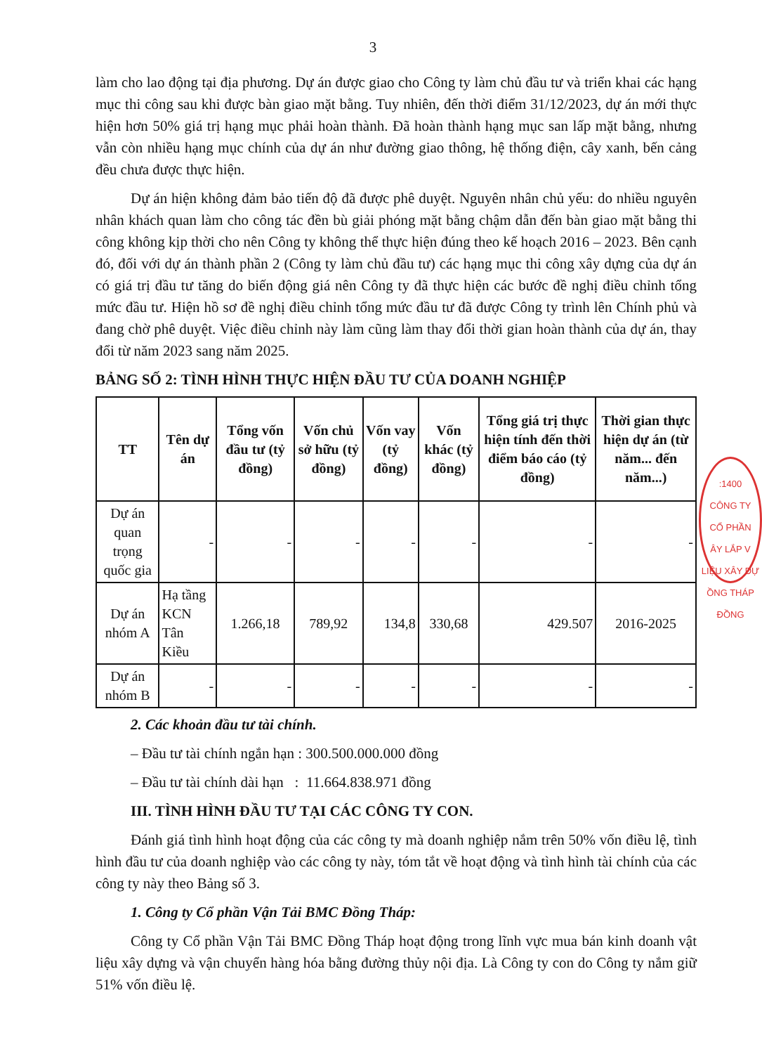3
làm cho lao động tại địa phương. Dự án được giao cho Công ty làm chủ đầu tư và triển khai các hạng mục thi công sau khi được bàn giao mặt bằng. Tuy nhiên, đến thời điểm 31/12/2023, dự án mới thực hiện hơn 50% giá trị hạng mục phải hoàn thành. Đã hoàn thành hạng mục san lấp mặt bằng, nhưng vẫn còn nhiều hạng mục chính của dự án như đường giao thông, hệ thống điện, cây xanh, bến cảng đều chưa được thực hiện.
Dự án hiện không đảm bảo tiến độ đã được phê duyệt. Nguyên nhân chủ yếu: do nhiều nguyên nhân khách quan làm cho công tác đền bù giải phóng mặt bằng chậm dẫn đến bàn giao mặt bằng thi công không kịp thời cho nên Công ty không thể thực hiện đúng theo kế hoạch 2016 – 2023. Bên cạnh đó, đối với dự án thành phần 2 (Công ty làm chủ đầu tư) các hạng mục thi công xây dựng của dự án có giá trị đầu tư tăng do biến động giá nên Công ty đã thực hiện các bước đề nghị điều chỉnh tổng mức đầu tư. Hiện hồ sơ đề nghị điều chỉnh tổng mức đầu tư đã được Công ty trình lên Chính phủ và đang chờ phê duyệt. Việc điều chỉnh này làm cũng làm thay đổi thời gian hoàn thành của dự án, thay đổi từ năm 2023 sang năm 2025.
BẢNG SỐ 2: TÌNH HÌNH THỰC HIỆN ĐẦU TƯ CỦA DOANH NGHIỆP
| TT | Tên dự án | Tổng vốn đầu tư (tỷ đồng) | Vốn chủ sở hữu (tỷ đồng) | Vốn vay (tỷ đồng) | Vốn khác (tỷ đồng) | Tổng giá trị thực hiện tính đến thời điểm báo cáo (tỷ đồng) | Thời gian thực hiện dự án (từ năm... đến năm...) |
| --- | --- | --- | --- | --- | --- | --- | --- |
| Dự án quan trọng quốc gia | - | - | - | - | - | - | - |
| Dự án nhóm A | Hạ tầng KCN Tân Kiều | 1.266,18 | 789,92 | 134,8 | 330,68 | 429.507 | 2016-2025 |
| Dự án nhóm B | - | - | - | - | - | - | - |
2. Các khoản đầu tư tài chính.
– Đầu tư tài chính ngắn hạn : 300.500.000.000 đồng
– Đầu tư tài chính dài hạn : 11.664.838.971 đồng
III. TÌNH HÌNH ĐẦU TƯ TẠI CÁC CÔNG TY CON.
Đánh giá tình hình hoạt động của các công ty mà doanh nghiệp nắm trên 50% vốn điều lệ, tình hình đầu tư của doanh nghiệp vào các công ty này, tóm tắt về hoạt động và tình hình tài chính của các công ty này theo Bảng số 3.
1. Công ty Cổ phần Vận Tải BMC Đồng Tháp:
Công ty Cổ phần Vận Tải BMC Đồng Tháp hoạt động trong lĩnh vực mua bán kinh doanh vật liệu xây dựng và vận chuyển hàng hóa bằng đường thủy nội địa. Là Công ty con do Công ty nắm giữ 51% vốn điều lệ.
:1400
CÔNG TY
CỔ PHẦN
ÂY LẮP V
LIỆU XÂY DỰ
ỒNG THÁP
ĐỒNG